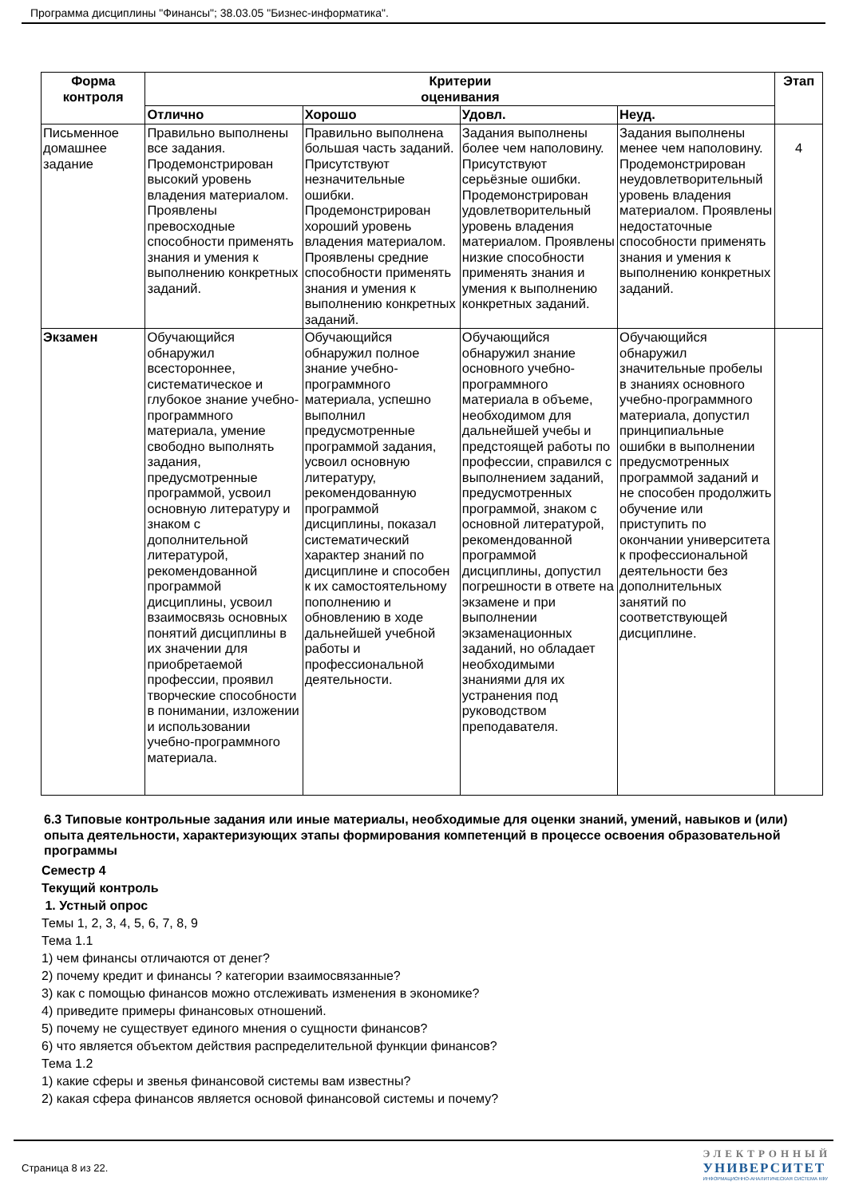Программа дисциплины "Финансы"; 38.03.05 "Бизнес-информатика".
| Форма контроля | Критерии оценивания | | | | Этап |
| --- | --- | --- | --- | --- | --- |
| | Отлично | Хорошо | Удовл. | Неуд. | |
| Письменное домашнее задание | Правильно выполнены все задания. Продемонстрирован высокий уровень владения материалом. Проявлены превосходные способности применять знания и умения к выполнению конкретных заданий. | Правильно выполнена большая часть заданий. Присутствуют незначительные ошибки. Продемонстрирован хороший уровень владения материалом. Проявлены средние способности применять знания и умения к выполнению конкретных заданий. | Задания выполнены более чем наполовину. Присутствуют серьёзные ошибки. Продемонстрирован удовлетворительный уровень владения материалом. Проявлены низкие способности применять знания и умения к выполнению конкретных заданий. | Задания выполнены менее чем наполовину. Продемонстрирован неудовлетворительный уровень владения материалом. Проявлены недостаточные способности применять знания и умения к выполнению конкретных заданий. | 4 |
| Экзамен | Обучающийся обнаружил всестороннее, систематическое и глубокое знание учебно-программного материала, умение свободно выполнять задания, предусмотренные программой, усвоил основную литературу и знаком с дополнительной литературой, рекомендованной программой дисциплины, усвоил взаимосвязь основных понятий дисциплины в их значении для приобретаемой профессии, проявил творческие способности в понимании, изложении и использовании учебно-программного материала. | Обучающийся обнаружил полное знание учебно-программного материала, успешно выполнил предусмотренные программой задания, усвоил основную литературу, рекомендованную программой дисциплины, показал систематический характер знаний по дисциплине и способен к их самостоятельному пополнению и обновлению в ходе дальнейшей учебной работы и профессиональной деятельности. | Обучающийся обнаружил знание основного учебно-программного материала в объеме, необходимом для дальнейшей учебы и предстоящей работы по профессии, справился с выполнением заданий, предусмотренных программой, знаком с основной литературой, рекомендованной программой дисциплины, допустил погрешности в ответе на экзамене и при выполнении экзаменационных заданий, но обладает необходимыми знаниями для их устранения под руководством преподавателя. | Обучающийся обнаружил значительные пробелы в знаниях основного учебно-программного материала, допустил принципиальные ошибки в выполнении предусмотренных программой заданий и не способен продолжить обучение или приступить по окончании университета к профессиональной деятельности без дополнительных занятий по соответствующей дисциплине. | |
6.3 Типовые контрольные задания или иные материалы, необходимые для оценки знаний, умений, навыков и (или) опыта деятельности, характеризующих этапы формирования компетенций в процессе освоения образовательной программы
Семестр 4
Текущий контроль
1. Устный опрос
Темы 1, 2, 3, 4, 5, 6, 7, 8, 9
Тема 1.1
1) чем финансы отличаются от денег?
2) почему кредит и финансы ? категории взаимосвязанные?
3) как с помощью финансов можно отслеживать изменения в экономике?
4) приведите примеры финансовых отношений.
5) почему не существует единого мнения о сущности финансов?
6) что является объектом действия распределительной функции финансов?
Тема 1.2
1) какие сферы и звенья финансовой системы вам известны?
2) какая сфера финансов является основой финансовой системы и почему?
Страница 8 из 22.
ЭЛЕКТРОННЫЙ
УНИВЕРСИТЕТ
ИНФОРМАЦИОННО-АНАЛИТИЧЕСКАЯ СИСТЕМА КФУ